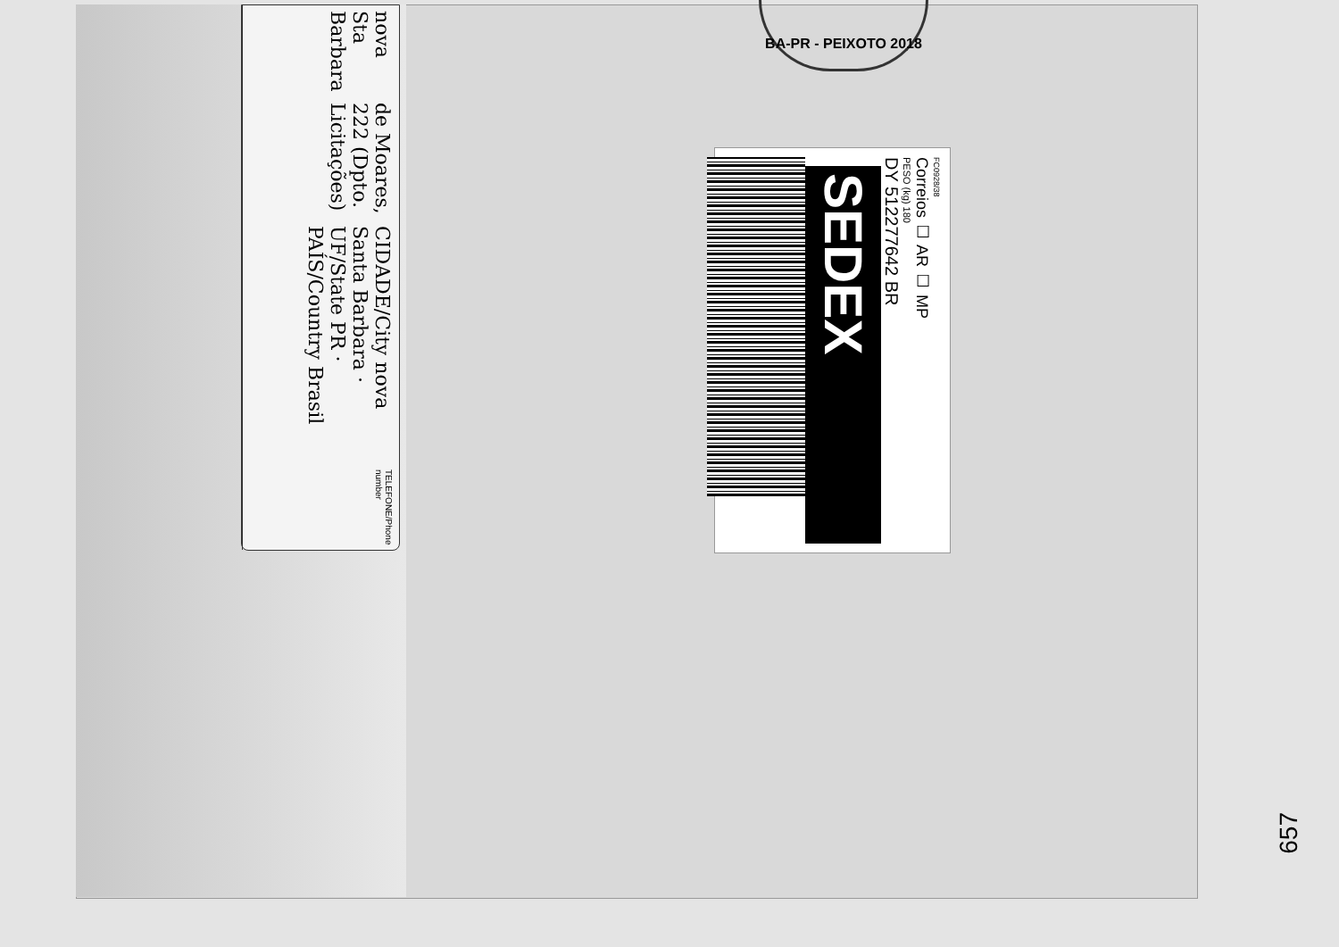BA-PR - PEIXOTO 2018
nova Sta Barbara
de Moares, 222 (Dpto. Licitações)
CIDADE/City nova Santa Barbara · UF/State PR · PAÍS/Country Brasil
TELEFONE/Phone number
FC0928/38
Correios ☐ AR ☐ MP
PESO (kg) 180
DY 512277642 BR
SEDEX
657